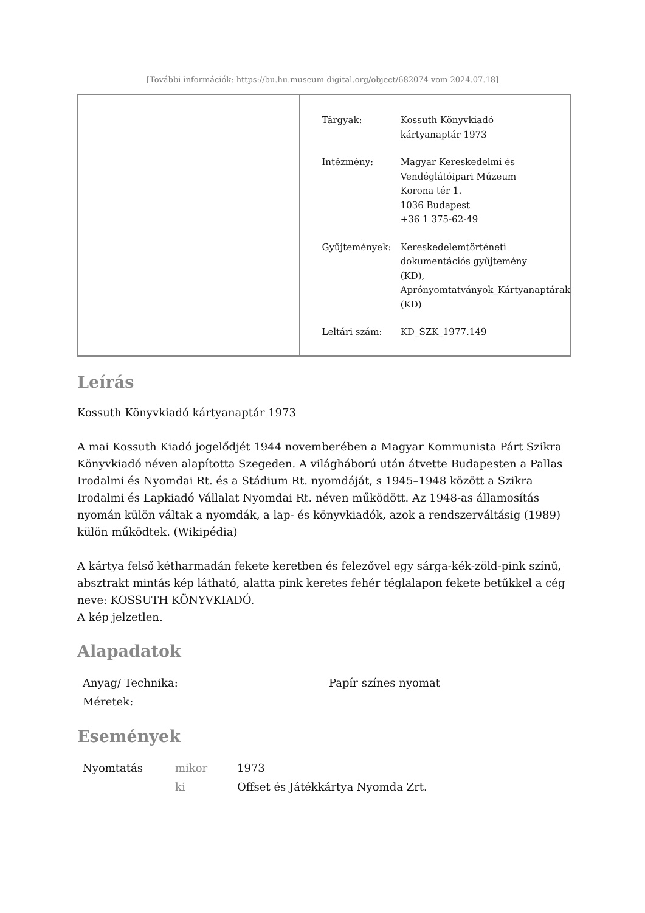[További információk: https://bu.hu.museum-digital.org/object/682074 vom 2024.07.18]
| Tárgyak: | Kossuth Könyvkiadó kártyanaptár 1973 |
| Intézmény: | Magyar Kereskedelmi és Vendéglátóipari Múzeum Korona tér 1. 1036 Budapest +36 1 375-62-49 |
| Gyűjtemények: | Kereskedelemtörténeti dokumentációs gyűjtemény (KD), Aprónyomtatványok_Kártyanaptárak (KD) |
| Leltári szám: | KD_SZK_1977.149 |
Leírás
Kossuth Könyvkiadó kártyanaptár 1973
A mai Kossuth Kiadó jogelődjét 1944 novemberében a Magyar Kommunista Párt Szikra Könyvkiadó néven alapította Szegeden. A világháború után átvette Budapesten a Pallas Irodalmi és Nyomdai Rt. és a Stádium Rt. nyomdáját, s 1945–1948 között a Szikra Irodalmi és Lapkiadó Vállalat Nyomdai Rt. néven működött. Az 1948-as államosítás nyomán külön váltak a nyomdák, a lap- és könyvkiadók, azok a rendszerváltásig (1989) külön működtek. (Wikipédia)
A kártya felső kétharmadán fekete keretben és felezővel egy sárga-kék-zöld-pink színű, absztrakt mintás kép látható, alatta pink keretes fehér téglalapon fekete betűkkel a cég neve: KOSSUTH KÖNYVKIADÓ.
A kép jelzetlen.
Alapadatok
| Anyag/ Technika: | Papír színes nyomat |
| Méretek: | |
Események
| Nyomtatás | mikor | 1973 |
| | ki | Offset és Játékkártya Nyomda Zrt. |